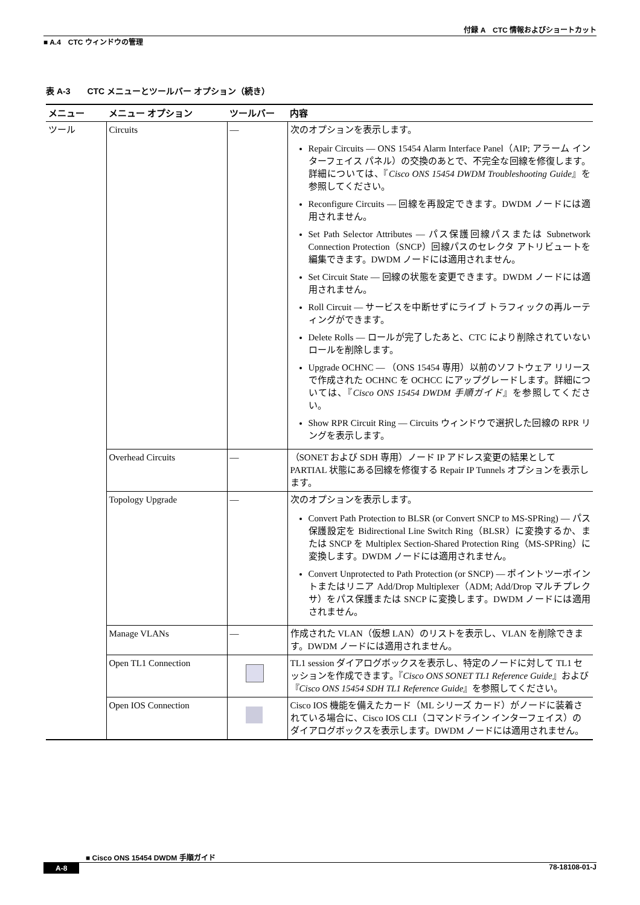付録 A　CTC 情報およびショートカット
■ A.4　CTC ウィンドウの管理
表 A-3　　CTC メニューとツールバー オプション（続き）
| メニュー | メニュー オプション | ツールバー | 内容 |
| --- | --- | --- | --- |
| ツール | Circuits | — | 次のオプションを表示します。 Repair Circuits — ONS 15454 Alarm Interface Panel（AIP; アラーム インターフェイス パネル）の交換のあとで、不完全な回線を修復します。詳細については、『 Cisco ONS 15454 DWDM Troubleshooting Guide 』を参照してください。 Reconfigure Circuits — 回線を再設定できます。DWDM ノードには適用されません。 Set Path Selector Attributes — パス保護回線パスまたは Subnetwork Connection Protection（SNCP）回線パスのセレクタ アトリビュートを編集できます。DWDM ノードには適用されません。 Set Circuit State — 回線の状態を変更できます。DWDM ノードには適用されません。 Roll Circuit — サービスを中断せずにライブ トラフィックの再ルーティングができます。 Delete Rolls — ロールが完了したあと、CTC により削除されていないロールを削除します。 Upgrade OCHNC — （ONS 15454 専用）以前のソフトウェア リリースで作成された OCHNC を OCHCC にアップグレードします。詳細については、『 Cisco ONS 15454 DWDM 手順ガイド 』を参照してください。 Show RPR Circuit Ring — Circuits ウィンドウで選択した回線の RPR リングを表示します。 |
| | Overhead Circuits | — | （SONET および SDH 専用）ノード IP アドレス変更の結果として PARTIAL 状態にある回線を修復する Repair IP Tunnels オプションを表示します。 |
| | Topology Upgrade | — | 次のオプションを表示します。 Convert Path Protection to BLSR (or Convert SNCP to MS-SPRing) — パス保護設定を Bidirectional Line Switch Ring（BLSR）に変換するか、または SNCP を Multiplex Section-Shared Protection Ring（MS-SPRing）に変換します。DWDM ノードには適用されません。 Convert Unprotected to Path Protection (or SNCP) — ポイントツーポイントまたはリニア Add/Drop Multiplexer（ADM; Add/Drop マルチプレクサ）をパス保護または SNCP に変換します。DWDM ノードには適用されません。 |
| | Manage VLANs | — | 作成された VLAN（仮想 LAN）のリストを表示し、VLAN を削除できます。DWDM ノードには適用されません。 |
| | Open TL1 Connection | | TL1 session ダイアログボックスを表示し、特定のノードに対して TL1 セッションを作成できます。『 Cisco ONS SONET TL1 Reference Guide 』および『 Cisco ONS 15454 SDH TL1 Reference Guide 』を参照してください。 |
| | Open IOS Connection | | Cisco IOS 機能を備えたカード（ML シリーズ カード）がノードに装着されている場合に、Cisco IOS CLI（コマンドライン インターフェイス）のダイアログボックスを表示します。DWDM ノードには適用されません。 |
■ Cisco ONS 15454 DWDM 手順ガイド
A-8 78-18108-01-J